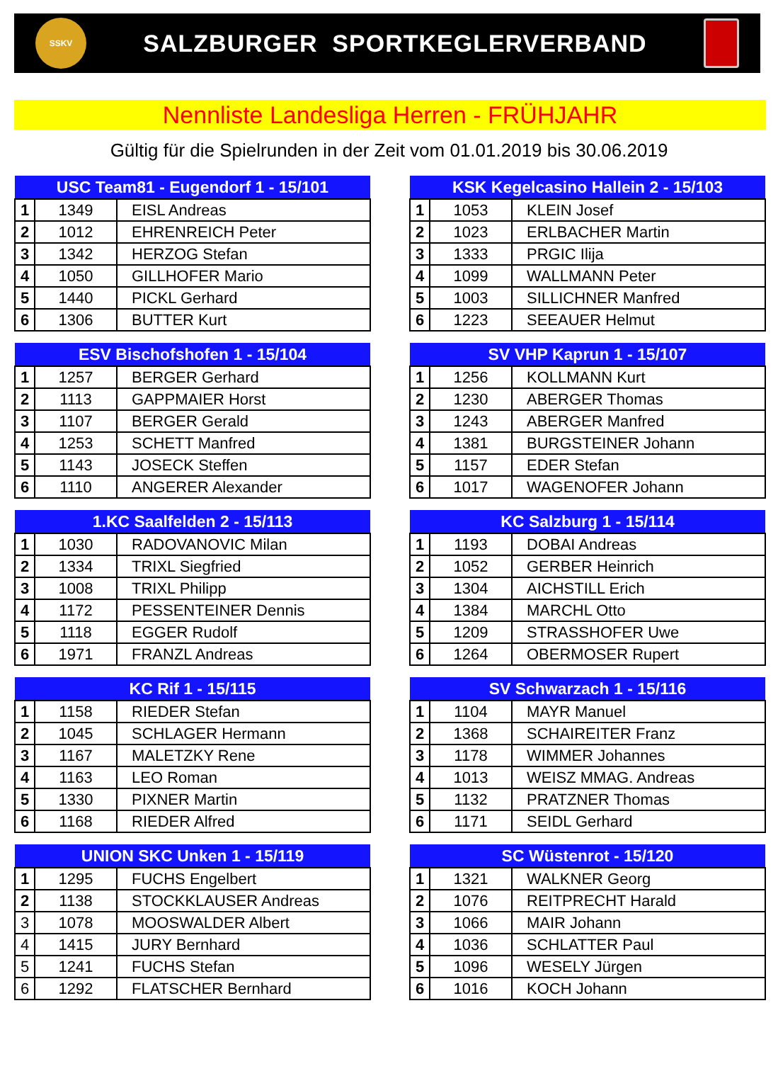SSKV
SALZBURGER SPORTKEGLERVERBAND
Nennliste Landesliga Herren - FRÜHJAHR
Gültig für die Spielrunden in der Zeit vom 01.01.2019 bis 30.06.2019
| USC Team81 - Eugendorf 1 - 15/101 | | |
| --- | --- | --- |
| 1 | 1349 | EISL Andreas |
| 2 | 1012 | EHRENREICH Peter |
| 3 | 1342 | HERZOG Stefan |
| 4 | 1050 | GILLHOFER Mario |
| 5 | 1440 | PICKL Gerhard |
| 6 | 1306 | BUTTER Kurt |
| KSK Kegelcasino Hallein 2 - 15/103 | | |
| --- | --- | --- |
| 1 | 1053 | KLEIN Josef |
| 2 | 1023 | ERLBACHER Martin |
| 3 | 1333 | PRGIC Ilija |
| 4 | 1099 | WALLMANN Peter |
| 5 | 1003 | SILLICHNER Manfred |
| 6 | 1223 | SEEAUER Helmut |
| ESV Bischofshofen 1 - 15/104 | | |
| --- | --- | --- |
| 1 | 1257 | BERGER Gerhard |
| 2 | 1113 | GAPPMAIER Horst |
| 3 | 1107 | BERGER Gerald |
| 4 | 1253 | SCHETT Manfred |
| 5 | 1143 | JOSECK Steffen |
| 6 | 1110 | ANGERER Alexander |
| SV VHP Kaprun 1 - 15/107 | | |
| --- | --- | --- |
| 1 | 1256 | KOLLMANN Kurt |
| 2 | 1230 | ABERGER Thomas |
| 3 | 1243 | ABERGER Manfred |
| 4 | 1381 | BURGSTEINER Johann |
| 5 | 1157 | EDER Stefan |
| 6 | 1017 | WAGENOFER Johann |
| 1.KC Saalfelden 2 - 15/113 | | |
| --- | --- | --- |
| 1 | 1030 | RADOVANOVIC Milan |
| 2 | 1334 | TRIXL Siegfried |
| 3 | 1008 | TRIXL Philipp |
| 4 | 1172 | PESSENTEINER Dennis |
| 5 | 1118 | EGGER Rudolf |
| 6 | 1971 | FRANZL Andreas |
| KC Salzburg 1 - 15/114 | | |
| --- | --- | --- |
| 1 | 1193 | DOBAI Andreas |
| 2 | 1052 | GERBER Heinrich |
| 3 | 1304 | AICHSTILL Erich |
| 4 | 1384 | MARCHL Otto |
| 5 | 1209 | STRASSHOFER Uwe |
| 6 | 1264 | OBERMOSER Rupert |
| KC Rif 1 - 15/115 | | |
| --- | --- | --- |
| 1 | 1158 | RIEDER Stefan |
| 2 | 1045 | SCHLAGER Hermann |
| 3 | 1167 | MALETZKY Rene |
| 4 | 1163 | LEO Roman |
| 5 | 1330 | PIXNER Martin |
| 6 | 1168 | RIEDER Alfred |
| SV Schwarzach 1 - 15/116 | | |
| --- | --- | --- |
| 1 | 1104 | MAYR Manuel |
| 2 | 1368 | SCHAIREITER Franz |
| 3 | 1178 | WIMMER Johannes |
| 4 | 1013 | WEISZ MMAG. Andreas |
| 5 | 1132 | PRATZNER Thomas |
| 6 | 1171 | SEIDL Gerhard |
| UNION SKC Unken 1 - 15/119 | | |
| --- | --- | --- |
| 1 | 1295 | FUCHS Engelbert |
| 2 | 1138 | STOCKKLAUSER Andreas |
| 3 | 1078 | MOOSWALDER Albert |
| 4 | 1415 | JURY Bernhard |
| 5 | 1241 | FUCHS Stefan |
| 6 | 1292 | FLATSCHER Bernhard |
| SC Wüstenrot - 15/120 | | |
| --- | --- | --- |
| 1 | 1321 | WALKNER Georg |
| 2 | 1076 | REITPRECHT Harald |
| 3 | 1066 | MAIR Johann |
| 4 | 1036 | SCHLATTER Paul |
| 5 | 1096 | WESELY Jürgen |
| 6 | 1016 | KOCH Johann |